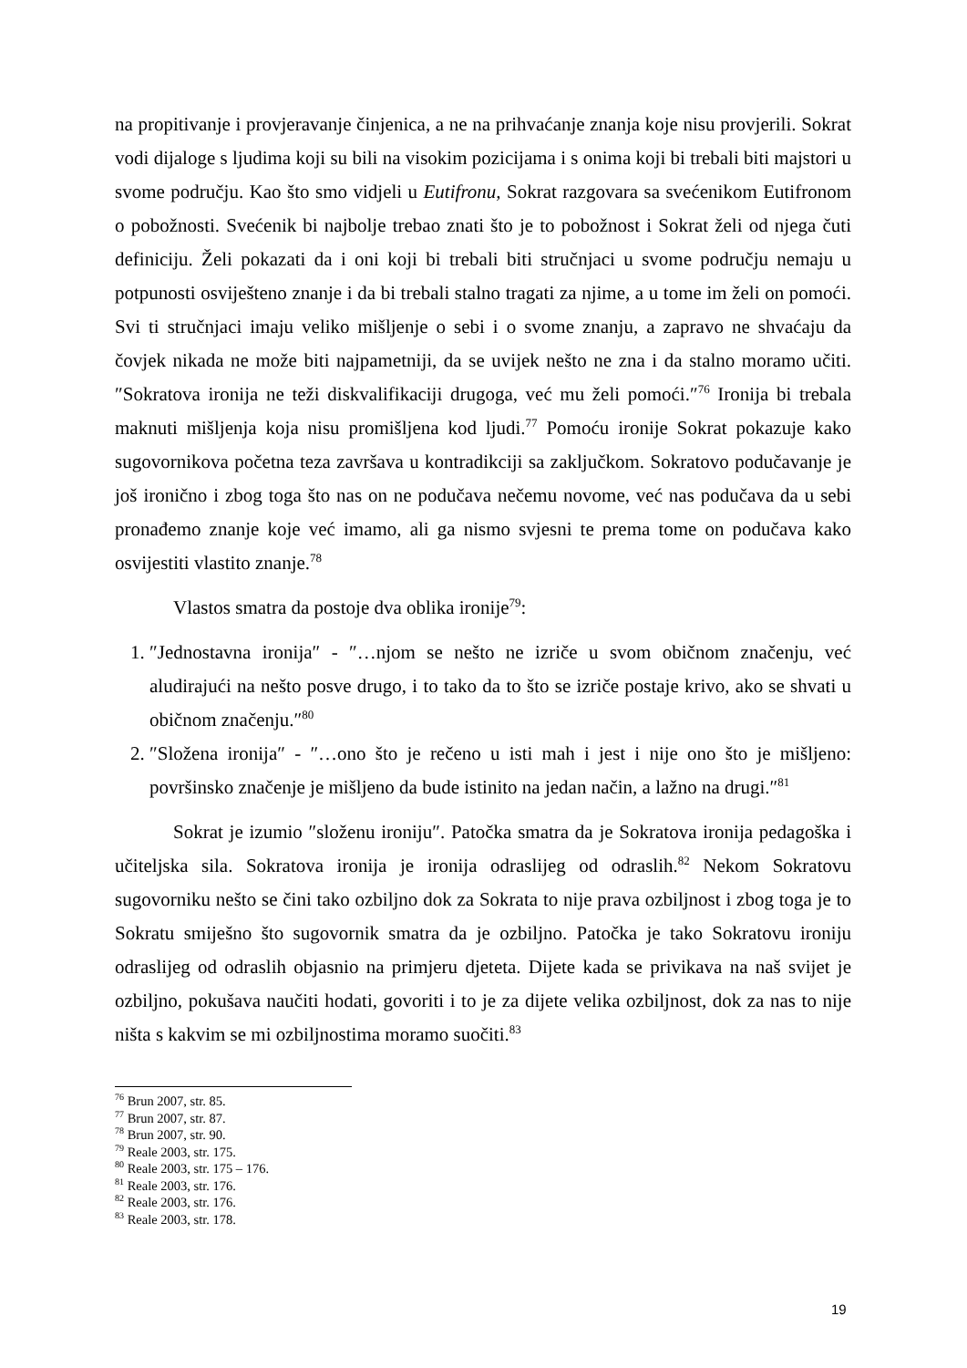na propitivanje i provjeravanje činjenica, a ne na prihvaćanje znanja koje nisu provjerili. Sokrat vodi dijaloge s ljudima koji su bili na visokim pozicijama i s onima koji bi trebali biti majstori u svome području. Kao što smo vidjeli u Eutifronu, Sokrat razgovara sa svećenikom Eutifronom o pobožnosti. Svećenik bi najbolje trebao znati što je to pobožnost i Sokrat želi od njega čuti definiciju. Želi pokazati da i oni koji bi trebali biti stručnjaci u svome području nemaju u potpunosti osviješteno znanje i da bi trebali stalno tragati za njime, a u tome im želi on pomoći. Svi ti stručnjaci imaju veliko mišljenje o sebi i o svome znanju, a zapravo ne shvaćaju da čovjek nikada ne može biti najpametniji, da se uvijek nešto ne zna i da stalno moramo učiti. ″Sokratova ironija ne teži diskvalifikaciji drugoga, već mu želi pomoći.″<sup>76</sup> Ironija bi trebala maknuti mišljenja koja nisu promišljena kod ljudi.<sup>77</sup> Pomoću ironije Sokrat pokazuje kako sugovornikova početna teza završava u kontradikciji sa zaključkom. Sokratovo podučavanje je još ironično i zbog toga što nas on ne podučava nečemu novome, već nas podučava da u sebi pronađemo znanje koje već imamo, ali ga nismo svjesni te prema tome on podučava kako osvijestiti vlastito znanje.<sup>78</sup>
Vlastos smatra da postoje dva oblika ironije<sup>79</sup>:
1. ″Jednostavna ironija″ - ″…njom se nešto ne izriče u svom običnom značenju, već aludirajući na nešto posve drugo, i to tako da to što se izriče postaje krivo, ako se shvati u običnom značenju.″<sup>80</sup>
2. ″Složena ironija″ - ″…ono što je rečeno u isti mah i jest i nije ono što je mišljeno: površinsko značenje je mišljeno da bude istinito na jedan način, a lažno na drugi.″<sup>81</sup>
Sokrat je izumio ″složenu ironiju″. Patočka smatra da je Sokratova ironija pedagoška i učiteljska sila. Sokratova ironija je ironija odraslijeg od odraslih.<sup>82</sup> Nekom Sokratovu sugovorniku nešto se čini tako ozbiljno dok za Sokrata to nije prava ozbiljnost i zbog toga je to Sokratu smiješno što sugovornik smatra da je ozbiljno. Patočka je tako Sokratovu ironiju odraslijeg od odraslih objasnio na primjeru djeteta. Dijete kada se privikava na naš svijet je ozbiljno, pokušava naučiti hodati, govoriti i to je za dijete velika ozbiljnost, dok za nas to nije ništa s kakvim se mi ozbiljnostima moramo suočiti.<sup>83</sup>
<sup>76</sup> Brun 2007, str. 85.
<sup>77</sup> Brun 2007, str. 87.
<sup>78</sup> Brun 2007, str. 90.
<sup>79</sup> Reale 2003, str. 175.
<sup>80</sup> Reale 2003, str. 175 – 176.
<sup>81</sup> Reale 2003, str. 176.
<sup>82</sup> Reale 2003, str. 176.
<sup>83</sup> Reale 2003, str. 178.
19